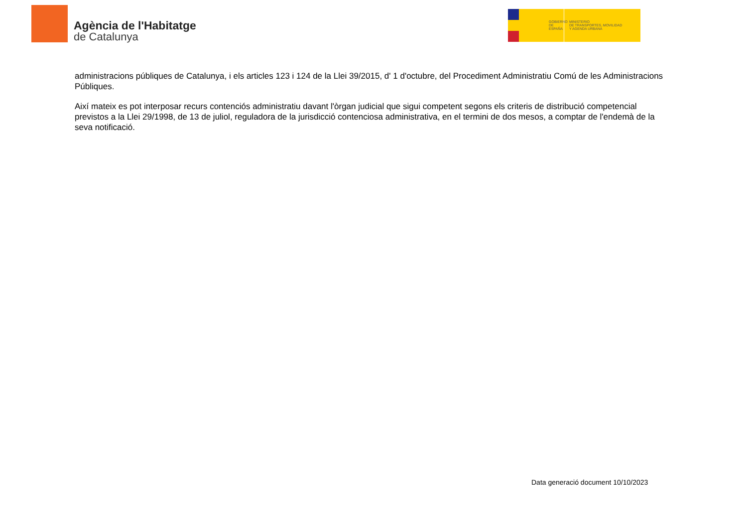Agència de l'Habitatge
de Catalunya
GOBIERNO
DE ESPAÑA
MINISTERIO
DE TRANSPORTES, MOVILIDAD
Y AGENDA URBANA
administracions públiques de Catalunya, i els articles 123 i 124 de la Llei 39/2015, d' 1 d'octubre, del Procediment Administratiu Comú de les Administracions Públiques.
Així mateix es pot interposar recurs contenciós administratiu davant l'òrgan judicial que sigui competent segons els criteris de distribució competencial previstos a la Llei 29/1998, de 13 de juliol, reguladora de la jurisdicció contenciosa administrativa, en el termini de dos mesos, a comptar de l'endemà de la seva notificació.
Data generació document 10/10/2023